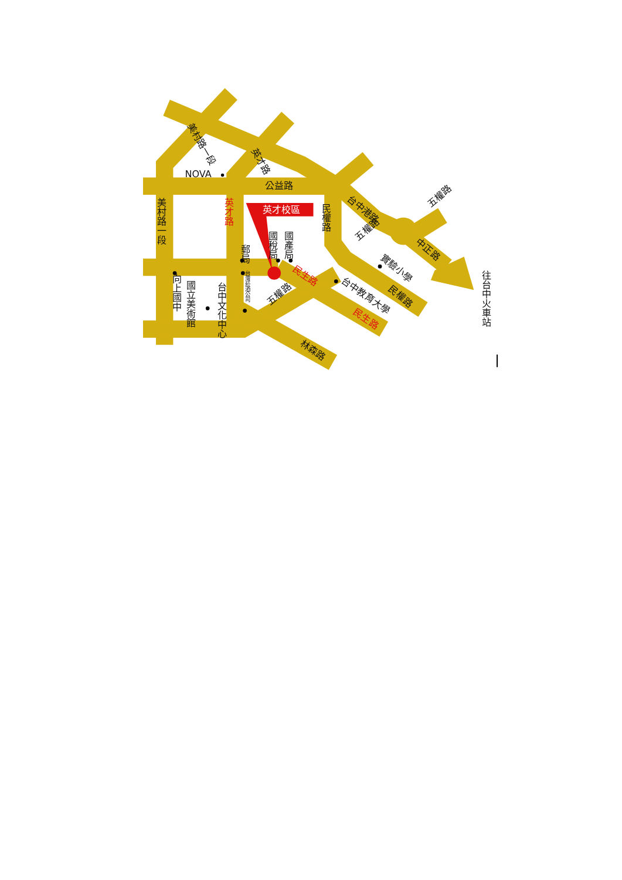英才校區
NOVA
公益路
美村路一段
英才路
美村路一段
英才路
民權路
台中港路
五權路
國稅局
國產局
郵局
五權路
中正路
實驗小學
往台中火車站
台灣菸酒公司
向上國中
國立美術館
台中文化中心
民生路
五權路
台中教育大學
民權路
民生路
林森路